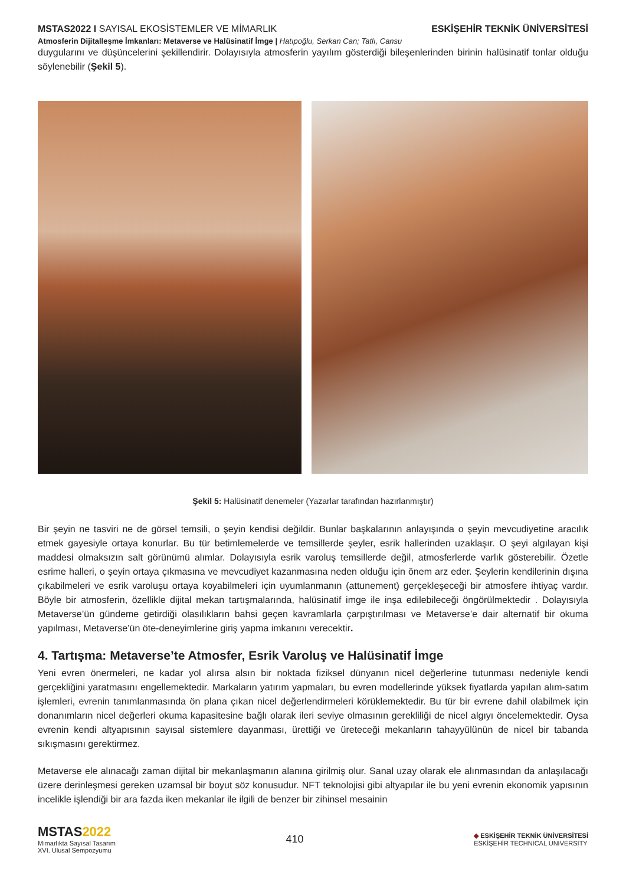MSTAS2022 I SAYISAL EKOSİSTEMLER VE MİMARLIK ESKİŞEHİR TEKNİK ÜNİVERSİTESİ
Atmosferin Dijitalleşme İmkanları: Metaverse ve Halüsinatif İmge | Hatıpoğlu, Serkan Can; Tatlı, Cansu
duygularını ve düşüncelerini şekillendirir. Dolayısıyla atmosferin yayılım gösterdiği bileşenlerinden birinin halüsinatif tonlar olduğu söylenebilir (Şekil 5).
Şekil 5: Halüsinatif denemeler (Yazarlar tarafından hazırlanmıştır)
Bir şeyin ne tasviri ne de görsel temsili, o şeyin kendisi değildir. Bunlar başkalarının anlayışında o şeyin mevcudiyetine aracılık etmek gayesiyle ortaya konurlar. Bu tür betimlemelerde ve temsillerde şeyler, esrik hallerinden uzaklaşır. O şeyi algılayan kişi maddesi olmaksızın salt görünümü alımlar. Dolayısıyla esrik varoluş temsillerde değil, atmosferlerde varlık gösterebilir. Özetle esrime halleri, o şeyin ortaya çıkmasına ve mevcudiyet kazanmasına neden olduğu için önem arz eder. Şeylerin kendilerinin dışına çıkabilmeleri ve esrik varoluşu ortaya koyabilmeleri için uyumlanmanın (attunement) gerçekleşeceği bir atmosfere ihtiyaç vardır. Böyle bir atmosferin, özellikle dijital mekan tartışmalarında, halüsinatif imge ile inşa edilebileceği öngörülmektedir . Dolayısıyla Metaverse’ün gündeme getirdiği olasılıkların bahsi geçen kavramlarla çarpıştırılması ve Metaverse’e dair alternatif bir okuma yapılması, Metaverse’ün öte-deneyimlerine giriş yapma imkanını verecektir.
4. Tartışma: Metaverse’te Atmosfer, Esrik Varoluş ve Halüsinatif İmge
Yeni evren önermeleri, ne kadar yol alırsa alsın bir noktada fiziksel dünyanın nicel değerlerine tutunması nedeniyle kendi gerçekliğini yaratmasını engellemektedir. Markaların yatırım yapmaları, bu evren modellerinde yüksek fiyatlarda yapılan alım-satım işlemleri, evrenin tanımlanmasında ön plana çıkan nicel değerlendirmeleri körüklemektedir. Bu tür bir evrene dahil olabilmek için donanımların nicel değerleri okuma kapasitesine bağlı olarak ileri seviye olmasının gerekliliği de nicel algıyı öncelemektedir. Oysa evrenin kendi altyapısının sayısal sistemlere dayanması, ürettiği ve üreteceği mekanların tahayyülünün de nicel bir tabanda sıkışmasını gerektirmez.
Metaverse ele alınacağı zaman dijital bir mekanlaşmanın alanına girilmiş olur. Sanal uzay olarak ele alınmasından da anlaşılacağı üzere derinleşmesi gereken uzamsal bir boyut söz konusudur. NFT teknolojisi gibi altyapılar ile bu yeni evrenin ekonomik yapısının incelikle işlendiği bir ara fazda iken mekanlar ile ilgili de benzer bir zihinsel mesainin
MSTAS2022
Mimarlıkta Sayısal Tasarım
XVI. Ulusal Sempozyumu
410
◆ ESKİŞEHİR TEKNİK ÜNİVERSİTESİ
ESKİŞEHİR TECHNICAL UNIVERSITY